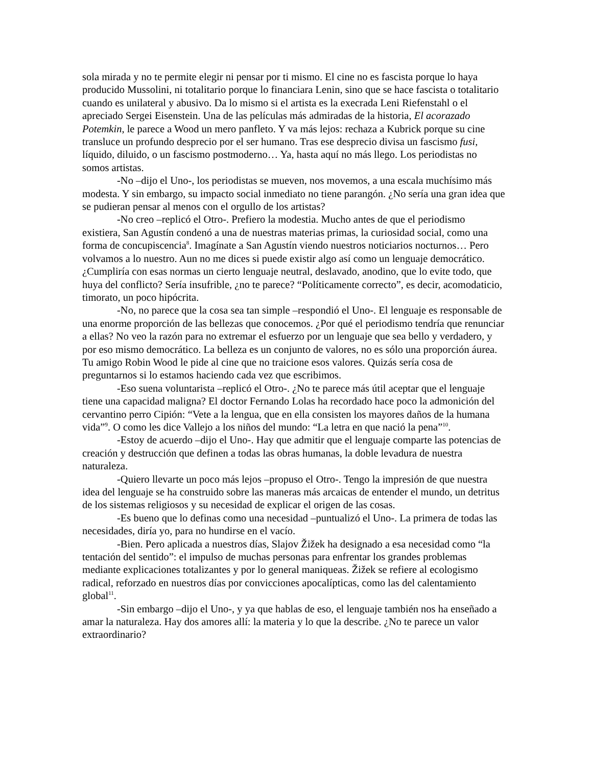sola mirada y no te permite elegir ni pensar por ti mismo. El cine no es fascista porque lo haya producido Mussolini, ni totalitario porque lo financiara Lenin, sino que se hace fascista o totalitario cuando es unilateral y abusivo. Da lo mismo si el artista es la execrada Leni Riefenstahl o el apreciado Sergei Eisenstein. Una de las películas más admiradas de la historia, El acorazado Potemkin, le parece a Wood un mero panfleto. Y va más lejos: rechaza a Kubrick porque su cine transluce un profundo desprecio por el ser humano. Tras ese desprecio divisa un fascismo fusi, líquido, diluido, o un fascismo postmoderno… Ya, hasta aquí no más llego. Los periodistas no somos artistas.
-No –dijo el Uno-, los periodistas se mueven, nos movemos, a una escala muchísimo más modesta. Y sin embargo, su impacto social inmediato no tiene parangón. ¿No sería una gran idea que se pudieran pensar al menos con el orgullo de los artistas?
-No creo –replicó el Otro-. Prefiero la modestia. Mucho antes de que el periodismo existiera, San Agustín condenó a una de nuestras materias primas, la curiosidad social, como una forma de concupiscencia<sup>8</sup>. Imagínate a San Agustín viendo nuestros noticiarios nocturnos… Pero volvamos a lo nuestro. Aun no me dices si puede existir algo así como un lenguaje democrático. ¿Cumpliría con esas normas un cierto lenguaje neutral, deslavado, anodino, que lo evite todo, que huya del conflicto? Sería insufrible, ¿no te parece? “Políticamente correcto”, es decir, acomodaticio, timorato, un poco hipócrita.
-No, no parece que la cosa sea tan simple –respondió el Uno-. El lenguaje es responsable de una enorme proporción de las bellezas que conocemos. ¿Por qué el periodismo tendría que renunciar a ellas? No veo la razón para no extremar el esfuerzo por un lenguaje que sea bello y verdadero, y por eso mismo democrático. La belleza es un conjunto de valores, no es sólo una proporción áurea. Tu amigo Robin Wood le pide al cine que no traicione esos valores. Quizás sería cosa de preguntarnos si lo estamos haciendo cada vez que escribimos.
-Eso suena voluntarista –replicó el Otro-. ¿No te parece más útil aceptar que el lenguaje tiene una capacidad maligna? El doctor Fernando Lolas ha recordado hace poco la admonición del cervantino perro Cipión: “Vete a la lengua, que en ella consisten los mayores daños de la humana vida”<sup>9</sup>. O como les dice Vallejo a los niños del mundo: “La letra en que nació la pena”<sup>10</sup>.
-Estoy de acuerdo –dijo el Uno-. Hay que admitir que el lenguaje comparte las potencias de creación y destrucción que definen a todas las obras humanas, la doble levadura de nuestra naturaleza.
-Quiero llevarte un poco más lejos –propuso el Otro-. Tengo la impresión de que nuestra idea del lenguaje se ha construido sobre las maneras más arcaicas de entender el mundo, un detritus de los sistemas religiosos y su necesidad de explicar el origen de las cosas.
-Es bueno que lo definas como una necesidad –puntualizó el Uno-. La primera de todas las necesidades, diría yo, para no hundirse en el vacío.
-Bien. Pero aplicada a nuestros días, Slajov Žižek ha designado a esa necesidad como “la tentación del sentido”: el impulso de muchas personas para enfrentar los grandes problemas mediante explicaciones totalizantes y por lo general maniqueas. Žižek se refiere al ecologismo radical, reforzado en nuestros días por convicciones apocalípticas, como las del calentamiento global<sup>11</sup>.
-Sin embargo –dijo el Uno-, y ya que hablas de eso, el lenguaje también nos ha enseñado a amar la naturaleza. Hay dos amores allí: la materia y lo que la describe. ¿No te parece un valor extraordinario?